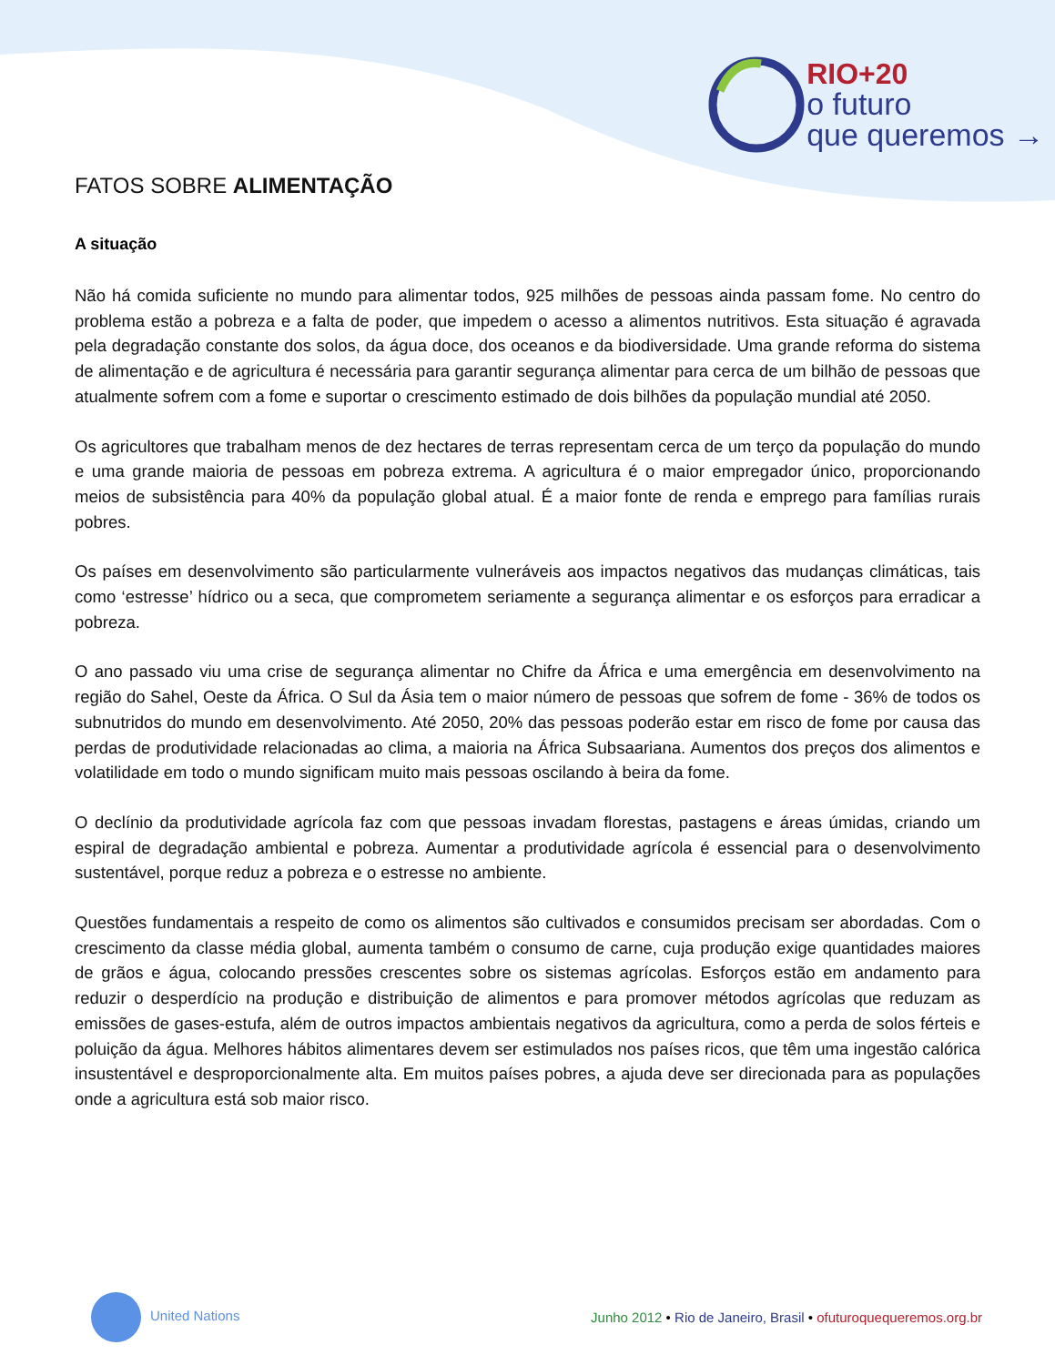RIO+20
o futuro
que queremos →
FATOS SOBRE ALIMENTAÇÃO
A situação
Não há comida suficiente no mundo para alimentar todos, 925 milhões de pessoas ainda passam fome. No centro do problema estão a pobreza e a falta de poder, que impedem o acesso a alimentos nutritivos. Esta situação é agravada pela degradação constante dos solos, da água doce, dos oceanos e da biodiversidade. Uma grande reforma do sistema de alimentação e de agricultura é necessária para garantir segurança alimentar para cerca de um bilhão de pessoas que atualmente sofrem com a fome e suportar o crescimento estimado de dois bilhões da população mundial até 2050.
Os agricultores que trabalham menos de dez hectares de terras representam cerca de um terço da população do mundo e uma grande maioria de pessoas em pobreza extrema. A agricultura é o maior empregador único, proporcionando meios de subsistência para 40% da população global atual. É a maior fonte de renda e emprego para famílias rurais pobres.
Os países em desenvolvimento são particularmente vulneráveis aos impactos negativos das mudanças climáticas, tais como ‘estresse’ hídrico ou a seca, que comprometem seriamente a segurança alimentar e os esforços para erradicar a pobreza.
O ano passado viu uma crise de segurança alimentar no Chifre da África e uma emergência em desenvolvimento na região do Sahel, Oeste da África. O Sul da Ásia tem o maior número de pessoas que sofrem de fome - 36% de todos os subnutridos do mundo em desenvolvimento. Até 2050, 20% das pessoas poderão estar em risco de fome por causa das perdas de produtividade relacionadas ao clima, a maioria na África Subsaariana. Aumentos dos preços dos alimentos e volatilidade em todo o mundo significam muito mais pessoas oscilando à beira da fome.
O declínio da produtividade agrícola faz com que pessoas invadam florestas, pastagens e áreas úmidas, criando um espiral de degradação ambiental e pobreza. Aumentar a produtividade agrícola é essencial para o desenvolvimento sustentável, porque reduz a pobreza e o estresse no ambiente.
Questões fundamentais a respeito de como os alimentos são cultivados e consumidos precisam ser abordadas. Com o crescimento da classe média global, aumenta também o consumo de carne, cuja produção exige quantidades maiores de grãos e água, colocando pressões crescentes sobre os sistemas agrícolas. Esforços estão em andamento para reduzir o desperdício na produção e distribuição de alimentos e para promover métodos agrícolas que reduzam as emissões de gases-estufa, além de outros impactos ambientais negativos da agricultura, como a perda de solos férteis e poluição da água. Melhores hábitos alimentares devem ser estimulados nos países ricos, que têm uma ingestão calórica insustentável e desproporcionalmente alta. Em muitos países pobres, a ajuda deve ser direcionada para as populações onde a agricultura está sob maior risco.
United Nations
Junho 2012 • Rio de Janeiro, Brasil • ofuturoquequeremos.org.br